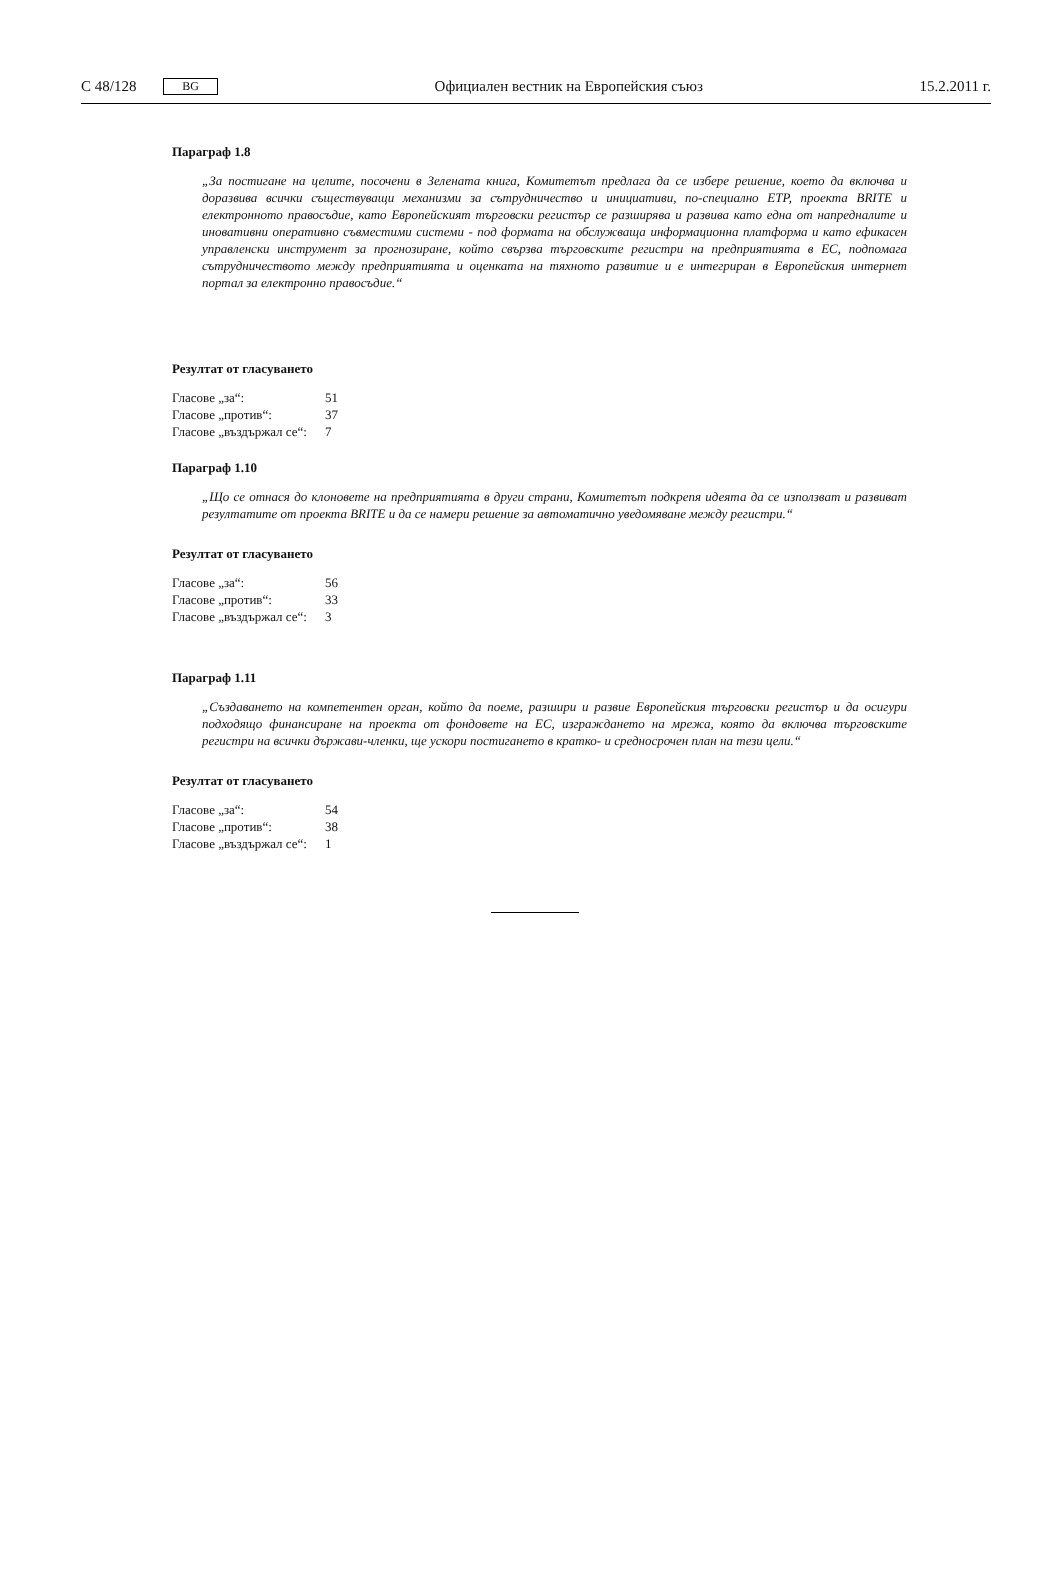C 48/128 BG Официален вестник на Европейския съюз 15.2.2011 г.
Параграф 1.8
„За постигане на целите, посочени в Зелената книга, Комитетът предлага да се избере решение, което да включва и доразвива всички съществуващи механизми за сътрудничество и инициативи, по-специално ETP, проекта BRITE и електронното правосъдие, като Европейският търговски регистър се разширява и развива като една от напред­налите и иновативни оперативно съвместими системи - под формата на обслужваща информационна платформа и като ефикасен управленски инструмент за прогнозиране, който свързва търговските регистри на предприятията в ЕС, подпомага сътрудничеството между предприятията и оценката на тяхното развитие и е интегриран в Европейския интернет портал за електронно правосъдие.“
Резултат от гласуването
| Гласове „за“: | 51 |
| Гласове „против“: | 37 |
| Гласове „въздържал се“: | 7 |
Параграф 1.10
„Що се отнася до клоновете на предприятията в други страни, Комитетът подкрепя идеята да се използват и развиват резултатите от проекта BRITE и да се намери решение за автоматично уведомяване между регистри.“
Резултат от гласуването
| Гласове „за“: | 56 |
| Гласове „против“: | 33 |
| Гласове „въздържал се“: | 3 |
Параграф 1.11
„Създаването на компетентен орган, който да поеме, разшири и развие Европейския търговски регистър и да осигури подходящо финансиране на проекта от фондовете на ЕС, изграждането на мрежа, която да включва търговските регистри на всички държави-членки, ще ускори постигането в кратко- и средносрочен план на тези цели.“
Резултат от гласуването
| Гласове „за“: | 54 |
| Гласове „против“: | 38 |
| Гласове „въздържал се“: | 1 |